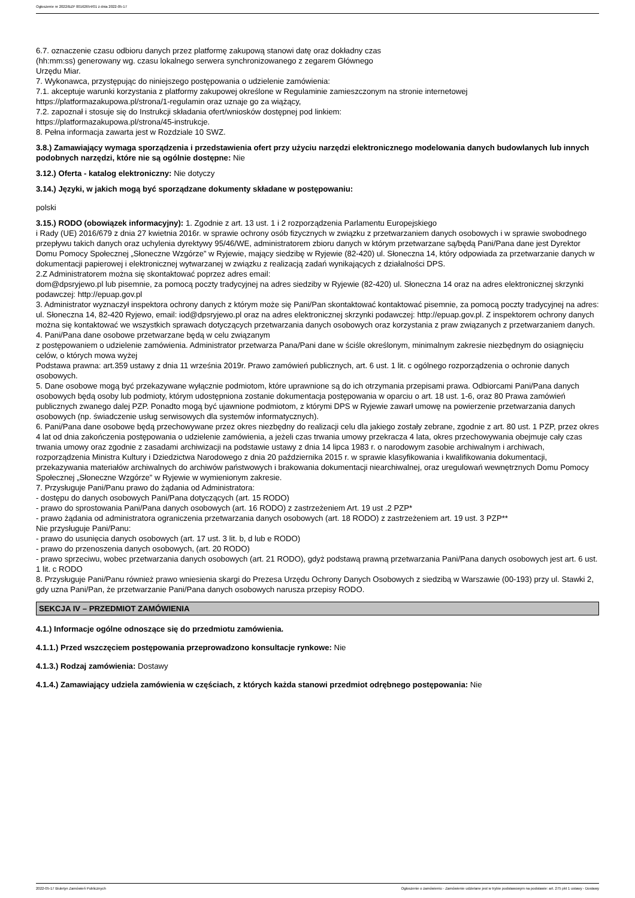Ogłoszenie nr 2022/BZP 00162654/01 z dnia 2022-05-17
6.7. oznaczenie czasu odbioru danych przez platformę zakupową stanowi datę oraz dokładny czas
(hh:mm:ss) generowany wg. czasu lokalnego serwera synchronizowanego z zegarem Głównego
Urzędu Miar.
7. Wykonawca, przystępując do niniejszego postępowania o udzielenie zamówienia:
7.1. akceptuje warunki korzystania z platformy zakupowej określone w Regulaminie zamieszczonym na stronie internetowej
https://platformazakupowa.pl/strona/1-regulamin oraz uznaje go za wiążący,
7.2. zapoznał i stosuje się do Instrukcji składania ofert/wniosków dostępnej pod linkiem:
https://platformazakupowa.pl/strona/45-instrukcje.
8. Pełna informacja zawarta jest w Rozdziale 10 SWZ.
3.8.) Zamawiający wymaga sporządzenia i przedstawienia ofert przy użyciu narzędzi elektronicznego modelowania danych budowlanych lub innych podobnych narzędzi, które nie są ogólnie dostępne: Nie
3.12.) Oferta - katalog elektroniczny: Nie dotyczy
3.14.) Języki, w jakich mogą być sporządzane dokumenty składane w postępowaniu:
polski
3.15.) RODO (obowiązek informacyjny): 1. Zgodnie z art. 13 ust. 1 i 2 rozporządzenia Parlamentu Europejskiego
i Rady (UE) 2016/679 z dnia 27 kwietnia 2016r. w sprawie ochrony osób fizycznych w związku z przetwarzaniem danych osobowych i w sprawie swobodnego przepływu takich danych oraz uchylenia dyrektywy 95/46/WE, administratorem zbioru danych w którym przetwarzane są/będą Pani/Pana dane jest Dyrektor Domu Pomocy Społecznej „Słoneczne Wzgórze” w Ryjewie, mający siedzibę w Ryjewie (82-420) ul. Słoneczna 14, który odpowiada za przetwarzanie danych w dokumentacji papierowej i elektronicznej wytwarzanej w związku z realizacją zadań wynikających z działalności DPS.
2.Z Administratorem można się skontaktować poprzez adres email:
dom@dpsryjewo.pl lub pisemnie, za pomocą poczty tradycyjnej na adres siedziby w Ryjewie (82-420) ul. Słoneczna 14 oraz na adres elektronicznej skrzynki podawczej: http://epuap.gov.pl
3. Administrator wyznaczył inspektora ochrony danych z którym może się Pani/Pan skontaktować kontaktować pisemnie, za pomocą poczty tradycyjnej na adres: ul. Słoneczna 14, 82-420 Ryjewo, email: iod@dpsryjewo.pl oraz na adres elektronicznej skrzynki podawczej: http://epuap.gov.pl. Z inspektorem ochrony danych można się kontaktować we wszystkich sprawach dotyczących przetwarzania danych osobowych oraz korzystania z praw związanych z przetwarzaniem danych.
4. Pani/Pana dane osobowe przetwarzane będą w celu związanym
z postępowaniem o udzielenie zamówienia. Administrator przetwarza Pana/Pani dane w ściśle określonym, minimalnym zakresie niezbędnym do osiągnięciu celów, o których mowa wyżej
Podstawa prawna: art.359 ustawy z dnia 11 września 2019r. Prawo zamówień publicznych, art. 6 ust. 1 lit. c ogólnego rozporządzenia o ochronie danych osobowych.
5. Dane osobowe mogą być przekazywane wyłącznie podmiotom, które uprawnione są do ich otrzymania przepisami prawa. Odbiorcami Pani/Pana danych osobowych będą osoby lub podmioty, którym udostępniona zostanie dokumentacja postępowania w oparciu o art. 18 ust. 1-6, oraz 80 Prawa zamówień publicznych zwanego dalej PZP. Ponadto mogą być ujawnione podmiotom, z którymi DPS w Ryjewie zawarł umowę na powierzenie przetwarzania danych osobowych (np. świadczenie usług serwisowych dla systemów informatycznych).
6. Pani/Pana dane osobowe będą przechowywane przez okres niezbędny do realizacji celu dla jakiego zostały zebrane, zgodnie z art. 80 ust. 1 PZP, przez okres 4 lat od dnia zakończenia postępowania o udzielenie zamówienia, a jeżeli czas trwania umowy przekracza 4 lata, okres przechowywania obejmuje cały czas trwania umowy oraz zgodnie z zasadami archiwizacji na podstawie ustawy z dnia 14 lipca 1983 r. o narodowym zasobie archiwalnym i archiwach, rozporządzenia Ministra Kultury i Dziedzictwa Narodowego z dnia 20 października 2015 r. w sprawie klasyfikowania i kwalifikowania dokumentacji, przekazywania materiałów archiwalnych do archiwów państwowych i brakowania dokumentacji niearchiwalnej, oraz uregulowań wewnętrznych Domu Pomocy Społecznej „Słoneczne Wzgórze” w Ryjewie w wymienionym zakresie.
7. Przysługuje Pani/Panu prawo do żądania od Administratora:
- dostępu do danych osobowych Pani/Pana dotyczących (art. 15 RODO)
- prawo do sprostowania Pani/Pana danych osobowych (art. 16 RODO) z zastrzeżeniem Art. 19 ust .2 PZP*
- prawo żądania od administratora ograniczenia przetwarzania danych osobowych (art. 18 RODO) z zastrzeżeniem art. 19 ust. 3 PZP**
Nie przysługuje Pani/Panu:
- prawo do usunięcia danych osobowych (art. 17 ust. 3 lit. b, d lub e RODO)
- prawo do przenoszenia danych osobowych, (art. 20 RODO)
- prawo sprzeciwu, wobec przetwarzania danych osobowych (art. 21 RODO), gdyż podstawą prawną przetwarzania Pani/Pana danych osobowych jest art. 6 ust. 1 lit. c RODO
8. Przysługuje Pani/Panu również prawo wniesienia skargi do Prezesa Urzędu Ochrony Danych Osobowych z siedzibą w Warszawie (00-193) przy ul. Stawki 2, gdy uzna Pani/Pan, że przetwarzanie Pani/Pana danych osobowych narusza przepisy RODO.
SEKCJA IV – PRZEDMIOT ZAMÓWIENIA
4.1.) Informacje ogólne odnoszące się do przedmiotu zamówienia.
4.1.1.) Przed wszczęciem postępowania przeprowadzono konsultacje rynkowe: Nie
4.1.3.) Rodzaj zamówienia: Dostawy
4.1.4.) Zamawiający udziela zamówienia w częściach, z których każda stanowi przedmiot odrębnego postępowania: Nie
2022-05-17 Biuletyn Zamówień Publicznych Ogłoszenie o zamówieniu - Zamówienie udzielane jest w trybie podstawowym na podstawie: art. 275 pkt 1 ustawy - Dostawy